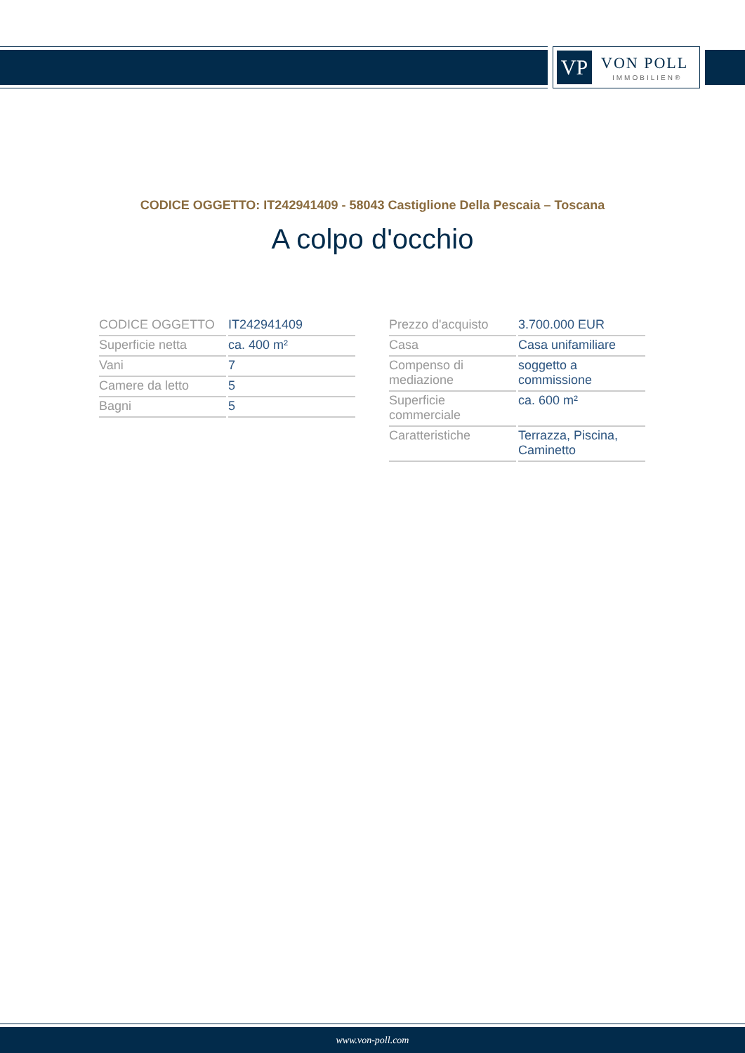VP VON POLL
IMMOBILIEN®
CODICE OGGETTO: IT242941409 - 58043 Castiglione Della Pescaia – Toscana
A colpo d'occhio
| CODICE OGGETTO | IT242941409 |
| Superficie netta | ca. 400 m² |
| Vani | 7 |
| Camere da letto | 5 |
| Bagni | 5 |
| Prezzo d'acquisto | 3.700.000 EUR |
| Casa | Casa unifamiliare |
| Compenso di mediazione | soggetto a commissione |
| Superficie commerciale | ca. 600 m² |
| Caratteristiche | Terrazza, Piscina, Caminetto |
www.von-poll.com